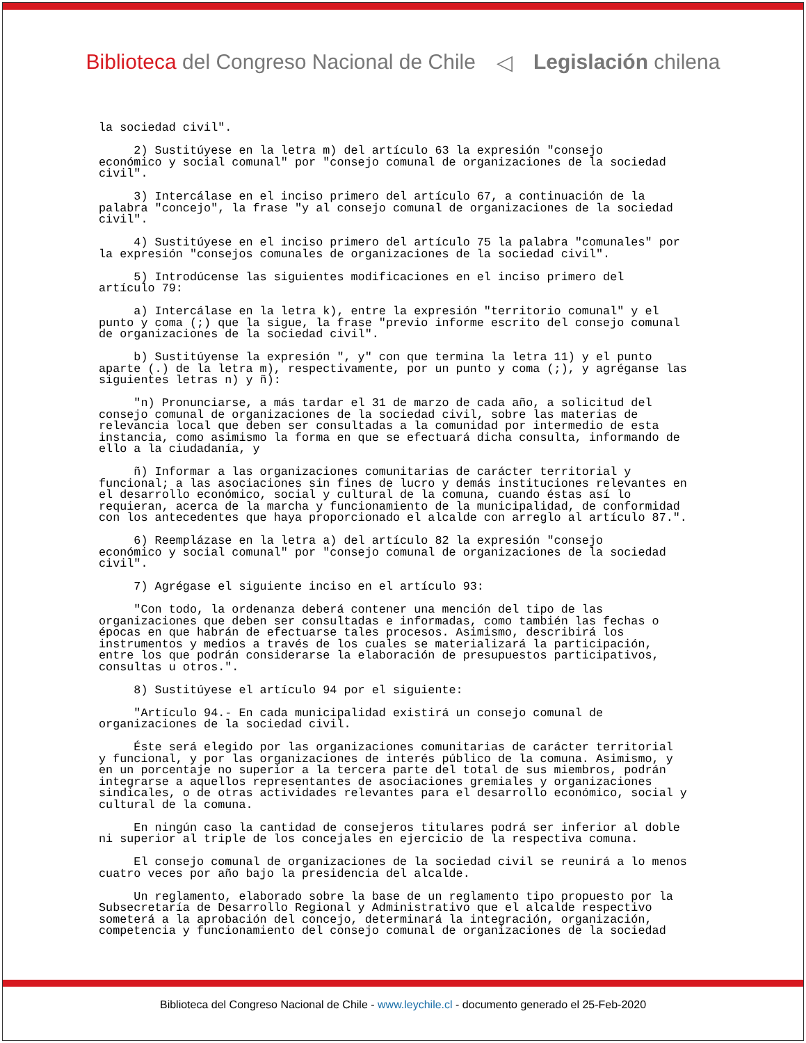Biblioteca del Congreso Nacional de Chile
◁ Legislación chilena
la sociedad civil". 2) Sustitúyese en la letra m) del artículo 63 la expresión "consejo económico y social comunal" por "consejo comunal de organizaciones de la sociedad civil". 3) Intercálase en el inciso primero del artículo 67, a continuación de la palabra "concejo", la frase "y al consejo comunal de organizaciones de la sociedad civil". 4) Sustitúyese en el inciso primero del artículo 75 la palabra "comunales" por la expresión "consejos comunales de organizaciones de la sociedad civil". 5) Introdúcense las siguientes modificaciones en el inciso primero del artículo 79: a) Intercálase en la letra k), entre la expresión "territorio comunal" y el punto y coma (;) que la sigue, la frase "previo informe escrito del consejo comunal de organizaciones de la sociedad civil". b) Sustitúyense la expresión ", y" con que termina la letra 11) y el punto aparte (.) de la letra m), respectivamente, por un punto y coma (;), y agréganse las siguientes letras n) y ñ): "n) Pronunciarse, a más tardar el 31 de marzo de cada año, a solicitud del consejo comunal de organizaciones de la sociedad civil, sobre las materias de relevancia local que deben ser consultadas a la comunidad por intermedio de esta instancia, como asimismo la forma en que se efectuará dicha consulta, informando de ello a la ciudadanía, y ñ) Informar a las organizaciones comunitarias de carácter territorial y funcional; a las asociaciones sin fines de lucro y demás instituciones relevantes en el desarrollo económico, social y cultural de la comuna, cuando éstas así lo requieran, acerca de la marcha y funcionamiento de la municipalidad, de conformidad con los antecedentes que haya proporcionado el alcalde con arreglo al artículo 87.". 6) Reemplázase en la letra a) del artículo 82 la expresión "consejo económico y social comunal" por "consejo comunal de organizaciones de la sociedad civil". 7) Agrégase el siguiente inciso en el artículo 93: "Con todo, la ordenanza deberá contener una mención del tipo de las organizaciones que deben ser consultadas e informadas, como también las fechas o épocas en que habrán de efectuarse tales procesos. Asimismo, describirá los instrumentos y medios a través de los cuales se materializará la participación, entre los que podrán considerarse la elaboración de presupuestos participativos, consultas u otros.". 8) Sustitúyese el artículo 94 por el siguiente: "Artículo 94.- En cada municipalidad existirá un consejo comunal de organizaciones de la sociedad civil. Éste será elegido por las organizaciones comunitarias de carácter territorial y funcional, y por las organizaciones de interés público de la comuna. Asimismo, y en un porcentaje no superior a la tercera parte del total de sus miembros, podrán integrarse a aquellos representantes de asociaciones gremiales y organizaciones sindicales, o de otras actividades relevantes para el desarrollo económico, social y cultural de la comuna. En ningún caso la cantidad de consejeros titulares podrá ser inferior al doble ni superior al triple de los concejales en ejercicio de la respectiva comuna. El consejo comunal de organizaciones de la sociedad civil se reunirá a lo menos cuatro veces por año bajo la presidencia del alcalde. Un reglamento, elaborado sobre la base de un reglamento tipo propuesto por la Subsecretaría de Desarrollo Regional y Administrativo que el alcalde respectivo someterá a la aprobación del concejo, determinará la integración, organización, competencia y funcionamiento del consejo comunal de organizaciones de la sociedad
Biblioteca del Congreso Nacional de Chile - www.leychile.cl - documento generado el 25-Feb-2020